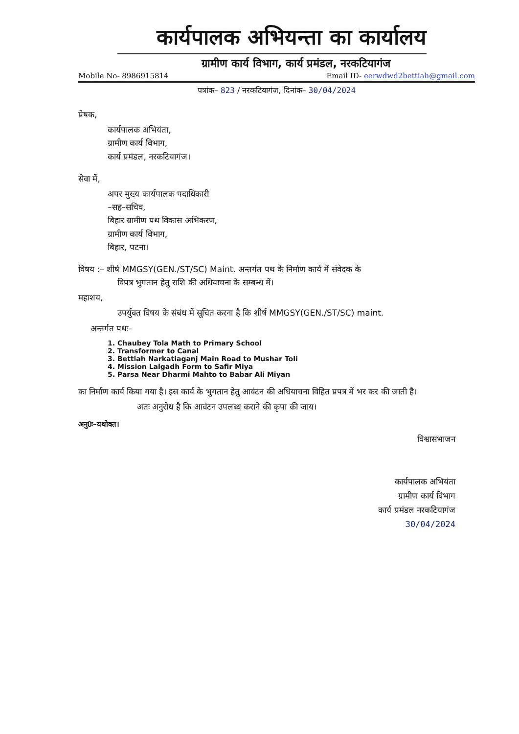कार्यपालक अभियन्ता का कार्यालय
ग्रामीण कार्य विभाग, कार्य प्रमंडल, नरकटियागंज
Mobile No- 8986915814 Email ID- eerwdwd2bettiah@gmail.com
पत्रांक– 823 / नरकटियागंज, दिनांक– 30/04/2024
प्रेषक,
कार्यपालक अभियंता,
ग्रामीण कार्य विभाग,
कार्य प्रमंडल, नरकटियागंज।
सेवा में,
अपर मुख्य कार्यपालक पदाधिकारी
–सह–सचिव,
बिहार ग्रामीण पथ विकास अभिकरण,
ग्रामीण कार्य विभाग,
बिहार, पटना।
विषय :– शीर्ष MMGSY(GEN./ST/SC) Maint. अन्तर्गत पथ के निर्माण कार्य में संवेदक के
विपत्र भुगतान हेतु राशि की अधियाचना के सम्बन्ध में।
महाशय,
उपर्युक्त विषय के संबंध में सूचित करना है कि शीर्ष MMGSY(GEN./ST/SC) maint.
अन्तर्गत पथः–
1. Chaubey Tola Math to Primary School
2. Transformer to Canal
3. Bettiah Narkatiaganj Main Road to Mushar Toli
4. Mission Lalgadh Form to Safir Miya
5. Parsa Near Dharmi Mahto to Babar Ali Miyan
का निर्माण कार्य किया गया है। इस कार्य के भुगतान हेतु आवंटन की अधियाचना विहित प्रपत्र में भर कर की जाती है।
अतः अनुरोध है कि आवंटन उपलब्ध कराने की कृपा की जाय।
अनु0ः–यथोक्त।
विश्वासभाजन
कार्यपालक अभियंता
ग्रामीण कार्य विभाग
कार्य प्रमंडल नरकटियागंज
30/04/2024